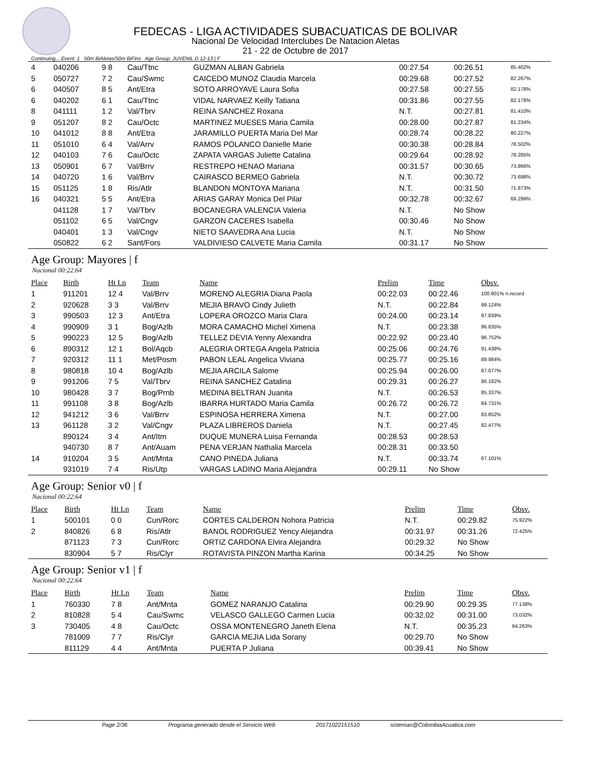FEDECAS - LIGA ACTIVIDADES SUBACUATICAS DE BOLIVAR
Nacional De Velocidad Interclubes De Natacion Aletas
21 - 22 de Octubre de 2017
Continuing... Event: 1 50m BiAletas/50m BiFins Age Group: JUVENIL D 12-13 | F
| 4 | 040206 | 9 8 | Cau/Ttnc | GUZMAN ALBAN Gabriela | 00:27.54 | 00:26.51 | 85.402% |
| 5 | 050727 | 7 2 | Cau/Swmc | CAICEDO MUNOZ Claudia Marcela | 00:29.68 | 00:27.52 | 82.267% |
| 6 | 040507 | 8 5 | Ant/Etra | SOTO ARROYAVE Laura Sofia | 00:27.58 | 00:27.55 | 82.178% |
| 6 | 040202 | 6 1 | Cau/Ttnc | VIDAL NARVAEZ Keilly Tatiana | 00:31.86 | 00:27.55 | 82.178% |
| 8 | 041111 | 1 2 | Val/Tbrv | REINA SANCHEZ Roxana | N.T. | 00:27.81 | 81.410% |
| 9 | 051207 | 8 2 | Cau/Octc | MARTINEZ MUESES Maria Camila | 00:28.00 | 00:27.87 | 81.234% |
| 10 | 041012 | 8 8 | Ant/Etra | JARAMILLO PUERTA Maria Del Mar | 00:28.74 | 00:28.22 | 80.227% |
| 11 | 051010 | 6 4 | Val/Arrv | RAMOS POLANCO Danielle Marie | 00:30.38 | 00:28.84 | 78.502% |
| 12 | 040103 | 7 6 | Cau/Octc | ZAPATA VARGAS Juliette Catalina | 00:29.64 | 00:28.92 | 78.285% |
| 13 | 050901 | 6 7 | Val/Brrv | RESTREPO HENAO Mariana | 00:31.57 | 00:30.65 | 73.866% |
| 14 | 040720 | 1 6 | Val/Brrv | CAIRASCO BERMEO Gabriela | N.T. | 00:30.72 | 73.698% |
| 15 | 051125 | 1 8 | Ris/Atlr | BLANDON MONTOYA Mariana | N.T. | 00:31.50 | 71.873% |
| 16 | 040321 | 5 5 | Ant/Etra | ARIAS GARAY Monica Del Pilar | 00:32.78 | 00:32.67 | 69.299% |
| | 041128 | 1 7 | Val/Tbrv | BOCANEGRA VALENCIA Valeria | N.T. | No Show | |
| | 051102 | 6 5 | Val/Cngv | GARZON CACERES Isabella | 00:30.46 | No Show | |
| | 040401 | 1 3 | Val/Cngv | NIETO SAAVEDRA Ana Lucia | N.T. | No Show | |
| | 050822 | 6 2 | Sant/Fors | VALDIVIESO CALVETE Maria Camila | 00:31.17 | No Show | |
Age Group: Mayores | f
Nacional 00:22.64
| Place | Birth | Ht Ln | Team | Name | Prelim | Time | Obsv. |
| --- | --- | --- | --- | --- | --- | --- | --- |
| 1 | 911201 | 12 4 | Val/Brrv | MORENO ALEGRIA Diana Paola | 00:22.03 | 00:22.46 | 100.801% n.record |
| 2 | 920628 | 3 3 | Val/Brrv | MEJIA BRAVO Cindy Julieth | N.T. | 00:22.84 | 99.124% |
| 3 | 990503 | 12 3 | Ant/Etra | LOPERA OROZCO Maria Clara | 00:24.00 | 00:23.14 | 97.839% |
| 4 | 990909 | 3 1 | Bog/Azlb | MORA CAMACHO Michel Ximena | N.T. | 00:23.38 | 96.835% |
| 5 | 990223 | 12 5 | Bog/Azlb | TELLEZ DEVIA Yenny Alexandra | 00:22.92 | 00:23.40 | 96.752% |
| 6 | 890312 | 12 1 | Bol/Aqcb | ALEGRIA ORTEGA Angela Patricia | 00:25.06 | 00:24.76 | 91.438% |
| 7 | 920312 | 11 1 | Met/Posm | PABON LEAL Angelica Viviana | 00:25.77 | 00:25.16 | 89.984% |
| 8 | 980818 | 10 4 | Bog/Azlb | MEJIA ARCILA Salome | 00:25.94 | 00:26.00 | 87.077% |
| 9 | 991206 | 7 5 | Val/Tbrv | REINA SANCHEZ Catalina | 00:29.31 | 00:26.27 | 86.182% |
| 10 | 980428 | 3 7 | Bog/Prnb | MEDINA BELTRAN Juanita | N.T. | 00:26.53 | 85.337% |
| 11 | 991108 | 3 8 | Bog/Azlb | IBARRA HURTADO Maria Camila | 00:26.72 | 00:26.72 | 84.731% |
| 12 | 941212 | 3 6 | Val/Brrv | ESPINOSA HERRERA Ximena | N.T. | 00:27.00 | 83.852% |
| 13 | 961128 | 3 2 | Val/Cngv | PLAZA LIBREROS Daniela | N.T. | 00:27.45 | 82.477% |
| | 890124 | 3 4 | Ant/Itm | DUQUE MUNERA Luisa Fernanda | 00:28.53 | 00:28.53 | |
| | 940730 | 8 7 | Ant/Auam | PENA VERJAN Nathalia Marcela | 00:28.31 | 00:33.50 | |
| 14 | 910204 | 3 5 | Ant/Mnta | CANO PINEDA Juliana | N.T. | 00:33.74 | 67.101% |
| | 931019 | 7 4 | Ris/Utp | VARGAS LADINO Maria Alejandra | 00:29.11 | No Show | |
Age Group: Senior v0 | f
Nacional 00:22.64
| Place | Birth | Ht Ln | Team | Name | Prelim | Time | Obsv. |
| --- | --- | --- | --- | --- | --- | --- | --- |
| 1 | 500101 | 0 0 | Cun/Rorc | CORTES CALDERON Nohora Patricia | N.T. | 00:29.82 | 75.922% |
| 2 | 840826 | 6 8 | Ris/Atlr | BANOL RODRIGUEZ Yency Alejandra | 00:31.97 | 00:31.26 | 72.425% |
| | 871123 | 7 3 | Cun/Rorc | ORTIZ CARDONA Elvira Alejandra | 00:29.32 | No Show | |
| | 830904 | 5 7 | Ris/Clyr | ROTAVISTA PINZON Martha Karina | 00:34.25 | No Show | |
Age Group: Senior v1 | f
Nacional 00:22.64
| Place | Birth | Ht Ln | Team | Name | Prelim | Time | Obsv. |
| --- | --- | --- | --- | --- | --- | --- | --- |
| 1 | 760330 | 7 8 | Ant/Mnta | GOMEZ NARANJO Catalina | 00:29.90 | 00:29.35 | 77.138% |
| 2 | 810828 | 5 4 | Cau/Swmc | VELASCO GALLEGO Carmen Lucia | 00:32.02 | 00:31.00 | 73.032% |
| 3 | 730405 | 4 8 | Cau/Octc | OSSA MONTENEGRO Janeth Elena | N.T. | 00:35.23 | 64.263% |
| | 781009 | 7 7 | Ris/Clyr | GARCIA MEJIA Lida Sorany | 00:29.70 | No Show | |
| | 811129 | 4 4 | Ant/Mnta | PUERTA P Juliana | 00:39.41 | No Show | |
Page 2/36 Programa generado desde el Servicio Web 20171022151510 sistemas@ColombiaAcuatica.com